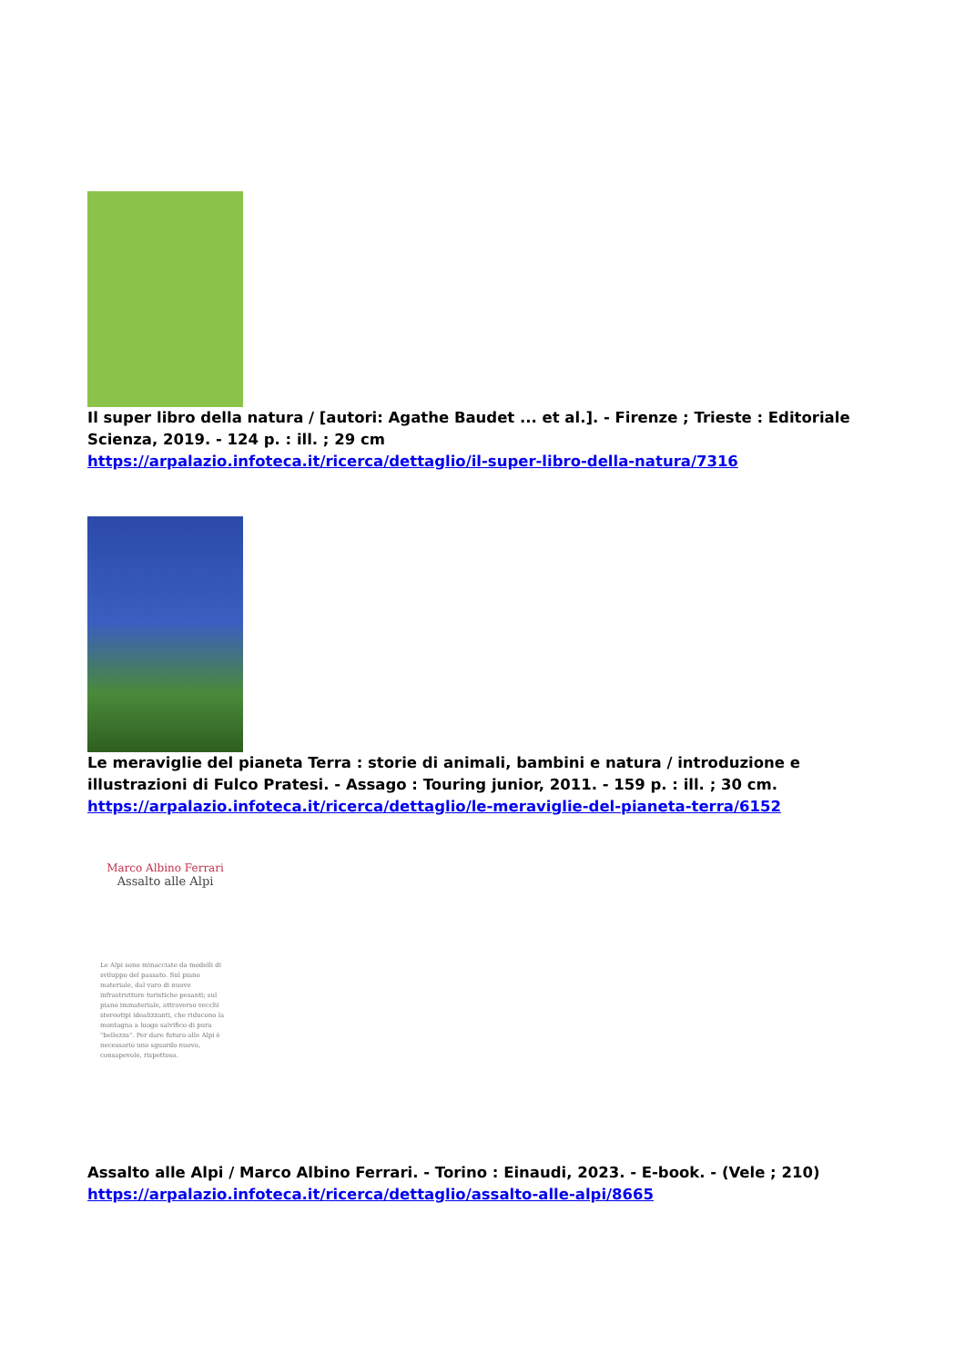Il super libro della natura / [autori: Agathe Baudet ... et al.]. - Firenze ; Trieste : Editoriale Scienza, 2019. - 124 p. : ill. ; 29 cm
https://arpalazio.infoteca.it/ricerca/dettaglio/il-super-libro-della-natura/7316
Le meraviglie del pianeta Terra : storie di animali, bambini e natura / introduzione e illustrazioni di Fulco Pratesi. - Assago : Touring junior, 2011. - 159 p. : ill. ; 30 cm.
https://arpalazio.infoteca.it/ricerca/dettaglio/le-meraviglie-del-pianeta-terra/6152
Marco Albino Ferrari
Assalto alle Alpi
Le Alpi sono minacciate da modelli di sviluppo del passato. Sul piano materiale, dal varo di nuove infrastrutture turistiche pesanti; sul piano immateriale, attraverso vecchi stereotipi idealizzanti, che riducono la montagna a luogo salvifico di pura "bellezza". Per dare futuro alle Alpi è necessario uno sguardo nuovo, consapevole, rispettoso.
Assalto alle Alpi / Marco Albino Ferrari. - Torino : Einaudi, 2023. - E-book. - (Vele ; 210)
https://arpalazio.infoteca.it/ricerca/dettaglio/assalto-alle-alpi/8665